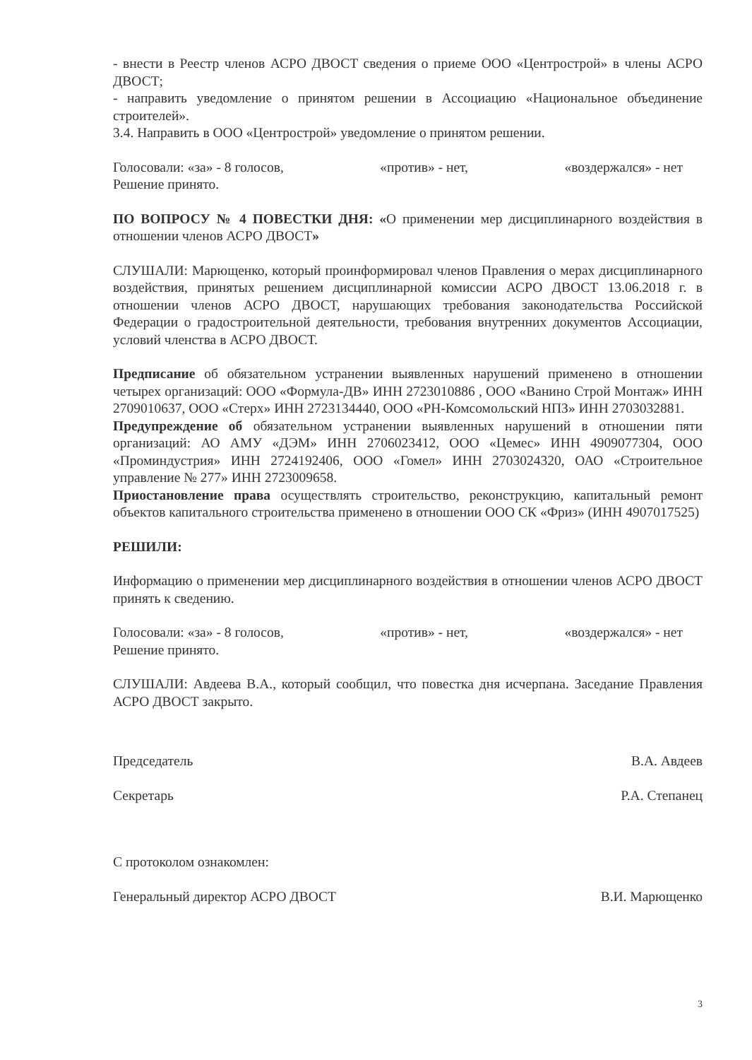- внести в Реестр членов АСРО ДВОСТ сведения о приеме ООО «Центрострой» в члены АСРО ДВОСТ;
- направить уведомление о принятом решении в Ассоциацию «Национальное объединение строителей».
3.4. Направить в ООО «Центрострой» уведомление о принятом решении.
Голосовали: «за» - 8 голосов, «против» - нет, «воздержался» - нет
Решение принято.
ПО ВОПРОСУ № 4 ПОВЕСТКИ ДНЯ: «О применении мер дисциплинарного воздействия в отношении членов АСРО ДВОСТ»
СЛУШАЛИ: Марющенко, который проинформировал членов Правления о мерах дисциплинарного воздействия, принятых решением дисциплинарной комиссии АСРО ДВОСТ 13.06.2018 г. в отношении членов АСРО ДВОСТ, нарушающих требования законодательства Российской Федерации о градостроительной деятельности, требования внутренних документов Ассоциации, условий членства в АСРО ДВОСТ.
Предписание об обязательном устранении выявленных нарушений применено в отношении четырех организаций: ООО «Формула-ДВ» ИНН 2723010886 , ООО «Ванино Строй Монтаж» ИНН 2709010637, ООО «Стерх» ИНН 2723134440, ООО «РН-Комсомольский НПЗ» ИНН 2703032881.
Предупреждение об обязательном устранении выявленных нарушений в отношении пяти организаций: АО АМУ «ДЭМ» ИНН 2706023412, ООО «Цемес» ИНН 4909077304, ООО «Проминдустрия» ИНН 2724192406, ООО «Гомел» ИНН 2703024320, ОАО «Строительное управление № 277» ИНН 2723009658.
Приостановление права осуществлять строительство, реконструкцию, капитальный ремонт объектов капитального строительства применено в отношении ООО СК «Фриз» (ИНН 4907017525)
РЕШИЛИ:
Информацию о применении мер дисциплинарного воздействия в отношении членов АСРО ДВОСТ принять к сведению.
Голосовали: «за» - 8 голосов, «против» - нет, «воздержался» - нет
Решение принято.
СЛУШАЛИ: Авдеева В.А., который сообщил, что повестка дня исчерпана. Заседание Правления АСРО ДВОСТ закрыто.
Председатель В.А. Авдеев
Секретарь Р.А. Степанец
С протоколом ознакомлен:
Генеральный директор АСРО ДВОСТ В.И. Марющенко
3